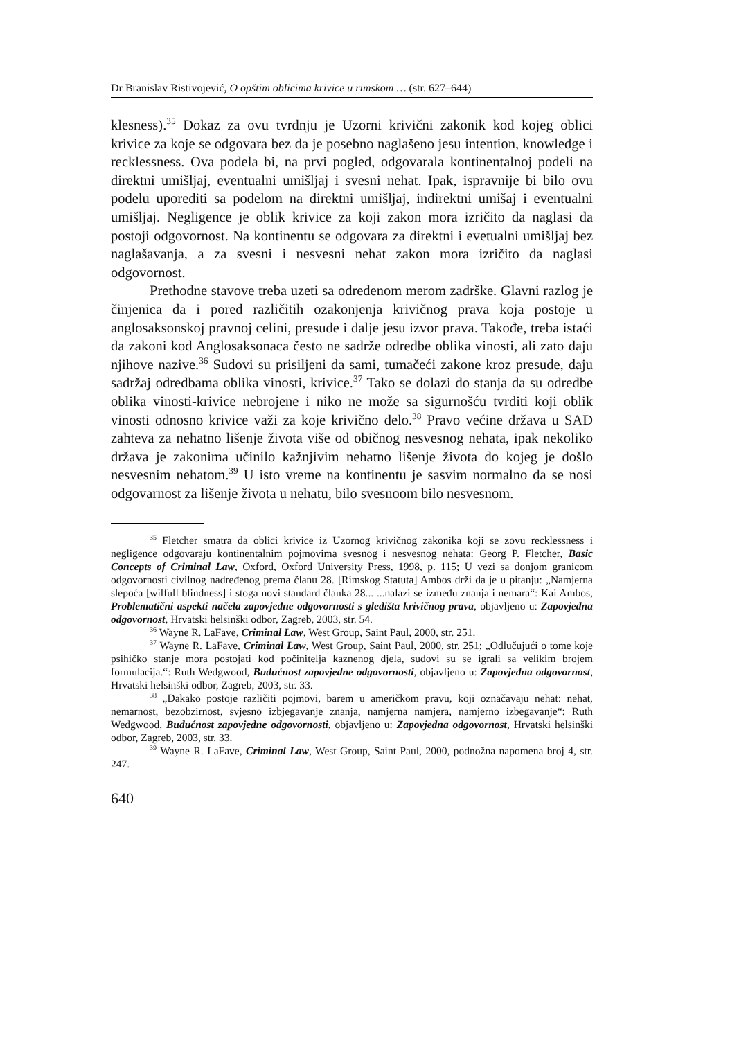Dr Branislav Ristivojević, O opštim oblicima krivice u rimskom … (str. 627–644)
klesness).<sup>35</sup> Dokaz za ovu tvrdnju je Uzorni krivični zakonik kod kojeg oblici krivice za koje se odgovara bez da je posebno naglašeno jesu intention, knowledge i recklessness. Ova podela bi, na prvi pogled, odgovarala kontinentalnoj podeli na direktni umišljaj, eventualni umišljaj i svesni nehat. Ipak, ispravnije bi bilo ovu podelu uporediti sa podelom na direktni umišljaj, indirektni umišaj i eventualni umišljaj. Negligence je oblik krivice za koji zakon mora izričito da naglasi da postoji odgovornost. Na kontinentu se odgovara za direktni i evetualni umišljaj bez naglašavanja, a za svesni i nesvesni nehat zakon mora izričito da naglasi odgovornost.
Prethodne stavove treba uzeti sa određenom merom zadrške. Glavni razlog je činjenica da i pored različitih ozakonjenja krivičnog prava koja postoje u anglosaksonskoj pravnoj celini, presude i dalje jesu izvor prava. Takođe, treba istaći da zakoni kod Anglosaksonaca često ne sadrže odredbe oblika vinosti, ali zato daju njihove nazive.<sup>36</sup> Sudovi su prisiljeni da sami, tumačeći zakone kroz presude, daju sadržaj odredbama oblika vinosti, krivice.<sup>37</sup> Tako se dolazi do stanja da su odredbe oblika vinosti-krivice nebrojene i niko ne može sa sigurnošću tvrditi koji oblik vinosti odnosno krivice važi za koje krivično delo.<sup>38</sup> Pravo većine država u SAD zahteva za nehatno lišenje života više od običnog nesvesnog nehata, ipak nekoliko država je zakonima učinilo kažnjivim nehatno lišenje života do kojeg je došlo nesvesnim nehatom.<sup>39</sup> U isto vreme na kontinentu je sasvim normalno da se nosi odgovarnost za lišenje života u nehatu, bilo svesnoom bilo nesvesnom.
<sup>35</sup> Fletcher smatra da oblici krivice iz Uzornog krivičnog zakonika koji se zovu recklessness i negligence odgovaraju kontinentalnim pojmovima svesnog i nesvesnog nehata: Georg P. Fletcher, Basic Concepts of Criminal Law, Oxford, Oxford University Press, 1998, p. 115; U vezi sa donjom granicom odgovornosti civilnog nadređenog prema članu 28. [Rimskog Statuta] Ambos drži da je u pitanju: „Namjerna slepoća [wilfull blindness] i stoga novi standard članka 28... ...nalazi se između znanja i nemara“: Kai Ambos, Problematični aspekti načela zapovjedne odgovornosti s gledišta krivičnog prava, objavljeno u: Zapovjedna odgovornost, Hrvatski helsinški odbor, Zagreb, 2003, str. 54.
<sup>36</sup> Wayne R. LaFave, Criminal Law, West Group, Saint Paul, 2000, str. 251.
<sup>37</sup> Wayne R. LaFave, Criminal Law, West Group, Saint Paul, 2000, str. 251; „Odlučujući o tome koje psihičko stanje mora postojati kod počinitelja kaznenog djela, sudovi su se igrali sa velikim brojem formulacija.“: Ruth Wedgwood, Budućnost zapovjedne odgovornosti, objavljeno u: Zapovjedna odgovornost, Hrvatski helsinški odbor, Zagreb, 2003, str. 33.
<sup>38</sup> „Dakako postoje različiti pojmovi, barem u američkom pravu, koji označavaju nehat: nehat, nemarnost, bezobzirnost, svjesno izbjegavanje znanja, namjerna namjera, namjerno izbegavanje“: Ruth Wedgwood, Budućnost zapovjedne odgovornosti, objavljeno u: Zapovjedna odgovornost, Hrvatski helsinški odbor, Zagreb, 2003, str. 33.
<sup>39</sup> Wayne R. LaFave, Criminal Law, West Group, Saint Paul, 2000, podnožna napomena broj 4, str. 247.
640